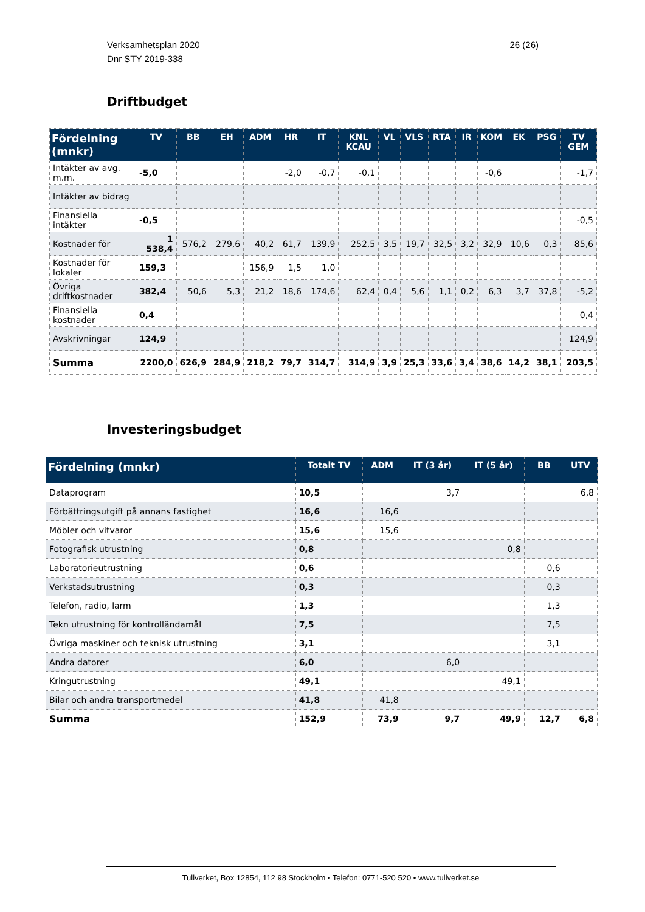26 (26) Verksamhetsplan 2020
Dnr STY 2019-338
Driftbudget
| Fördelning (mnkr) | TV | BB | EH | ADM | HR | IT | KNL KCAU | VL | VLS | RTA | IR | KOM | EK | PSG | TV GEM |
| --- | --- | --- | --- | --- | --- | --- | --- | --- | --- | --- | --- | --- | --- | --- | --- |
| Intäkter av avg. m.m. | -5,0 | | | | -2,0 | -0,7 | -0,1 | | | | | -0,6 | | | -1,7 |
| Intäkter av bidrag | | | | | | | | | | | | | | | |
| Finansiella intäkter | -0,5 | | | | | | | | | | | | | | -0,5 |
| Kostnader för | 1 538,4 | 576,2 | 279,6 | 40,2 | 61,7 | 139,9 | 252,5 | 3,5 | 19,7 | 32,5 | 3,2 | 32,9 | 10,6 | 0,3 | 85,6 |
| Kostnader för lokaler | 159,3 | | | 156,9 | 1,5 | 1,0 | | | | | | | | | |
| Övriga driftkostnader | 382,4 | 50,6 | 5,3 | 21,2 | 18,6 | 174,6 | 62,4 | 0,4 | 5,6 | 1,1 | 0,2 | 6,3 | 3,7 | 37,8 | -5,2 |
| Finansiella kostnader | 0,4 | | | | | | | | | | | | | | 0,4 |
| Avskrivningar | 124,9 | | | | | | | | | | | | | | 124,9 |
| Summa | 2200,0 | 626,9 | 284,9 | 218,2 | 79,7 | 314,7 | 314,9 | 3,9 | 25,3 | 33,6 | 3,4 | 38,6 | 14,2 | 38,1 | 203,5 |
Investeringsbudget
| Fördelning (mnkr) | Totalt TV | ADM | IT (3 år) | IT (5 år) | BB | UTV |
| --- | --- | --- | --- | --- | --- | --- |
| Dataprogram | 10,5 | | 3,7 | | | 6,8 |
| Förbättringsutgift på annans fastighet | 16,6 | 16,6 | | | | |
| Möbler och vitvaror | 15,6 | 15,6 | | | | |
| Fotografisk utrustning | 0,8 | | | 0,8 | | |
| Laboratorieutrustning | 0,6 | | | | 0,6 | |
| Verkstadsutrustning | 0,3 | | | | 0,3 | |
| Telefon, radio, larm | 1,3 | | | | 1,3 | |
| Tekn utrustning för kontrolländamål | 7,5 | | | | 7,5 | |
| Övriga maskiner och teknisk utrustning | 3,1 | | | | 3,1 | |
| Andra datorer | 6,0 | | 6,0 | | | |
| Kringutrustning | 49,1 | | | 49,1 | | |
| Bilar och andra transportmedel | 41,8 | 41,8 | | | | |
| Summa | 152,9 | 73,9 | 9,7 | 49,9 | 12,7 | 6,8 |
Tullverket, Box 12854, 112 98 Stockholm • Telefon: 0771-520 520 • www.tullverket.se